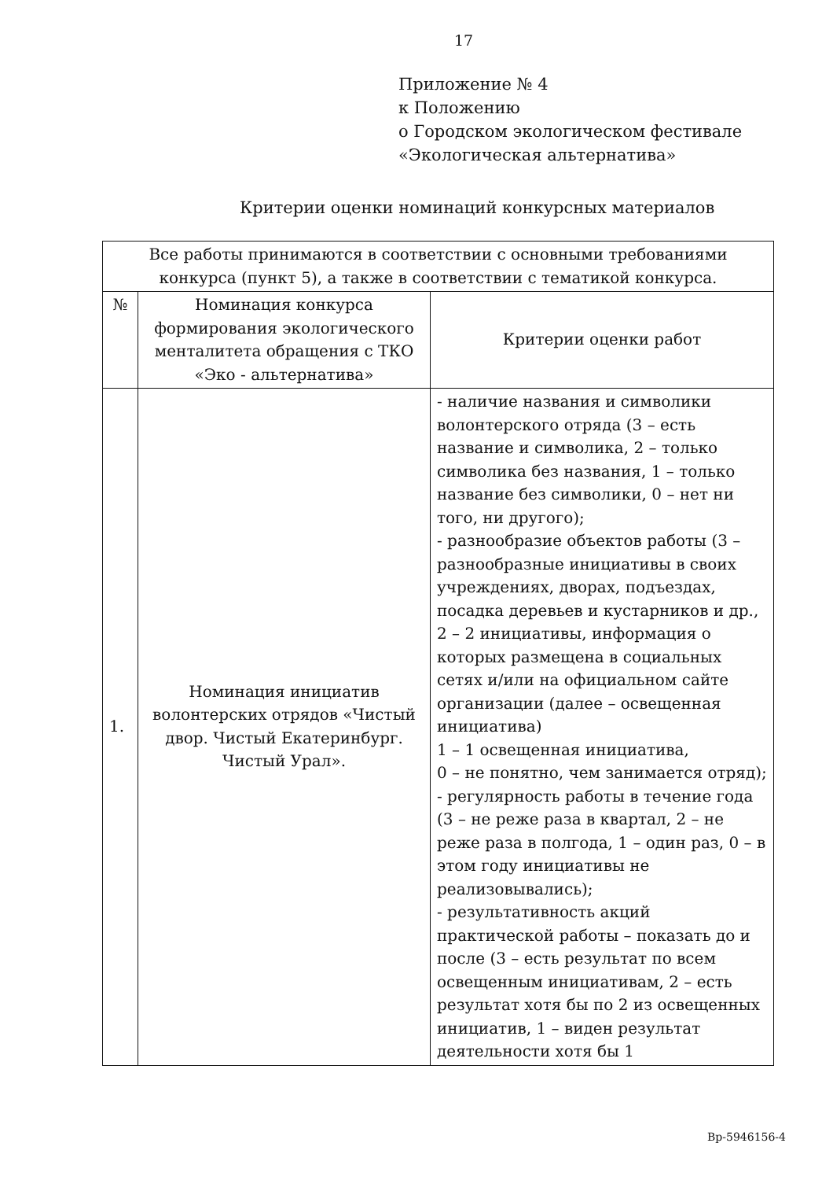17
Приложение № 4
к Положению
о Городском экологическом фестивале
«Экологическая альтернатива»
Критерии оценки номинаций конкурсных материалов
| Все работы принимаются в соответствии с основными требованиями конкурса (пункт 5), а также в соответствии с тематикой конкурса. | | |
| --- | --- | --- |
| № | Номинация конкурса формирования экологического менталитета обращения с ТКО «Эко - альтернатива» | Критерии оценки работ |
| 1. | Номинация инициатив волонтерских отрядов «Чистый двор. Чистый Екатеринбург. Чистый Урал». | - наличие названия и символики волонтерского отряда (3 – есть название и символика, 2 – только символика без названия, 1 – только название без символики, 0 – нет ни того, ни другого); - разнообразие объектов работы (3 – разнообразные инициативы в своих учреждениях, дворах, подъездах, посадка деревьев и кустарников и др., 2 – 2 инициативы, информация о которых размещена в социальных сетях и/или на официальном сайте организации (далее – освещенная инициатива) 1 – 1 освещенная инициатива, 0 – не понятно, чем занимается отряд); - регулярность работы в течение года (3 – не реже раза в квартал, 2 – не реже раза в полгода, 1 – один раз, 0 – в этом году инициативы не реализовывались); - результативность акций практической работы – показать до и после (3 – есть результат по всем освещенным инициативам, 2 – есть результат хотя бы по 2 из освещенных инициатив, 1 – виден результат деятельности хотя бы 1 |
Вр-5946156-4